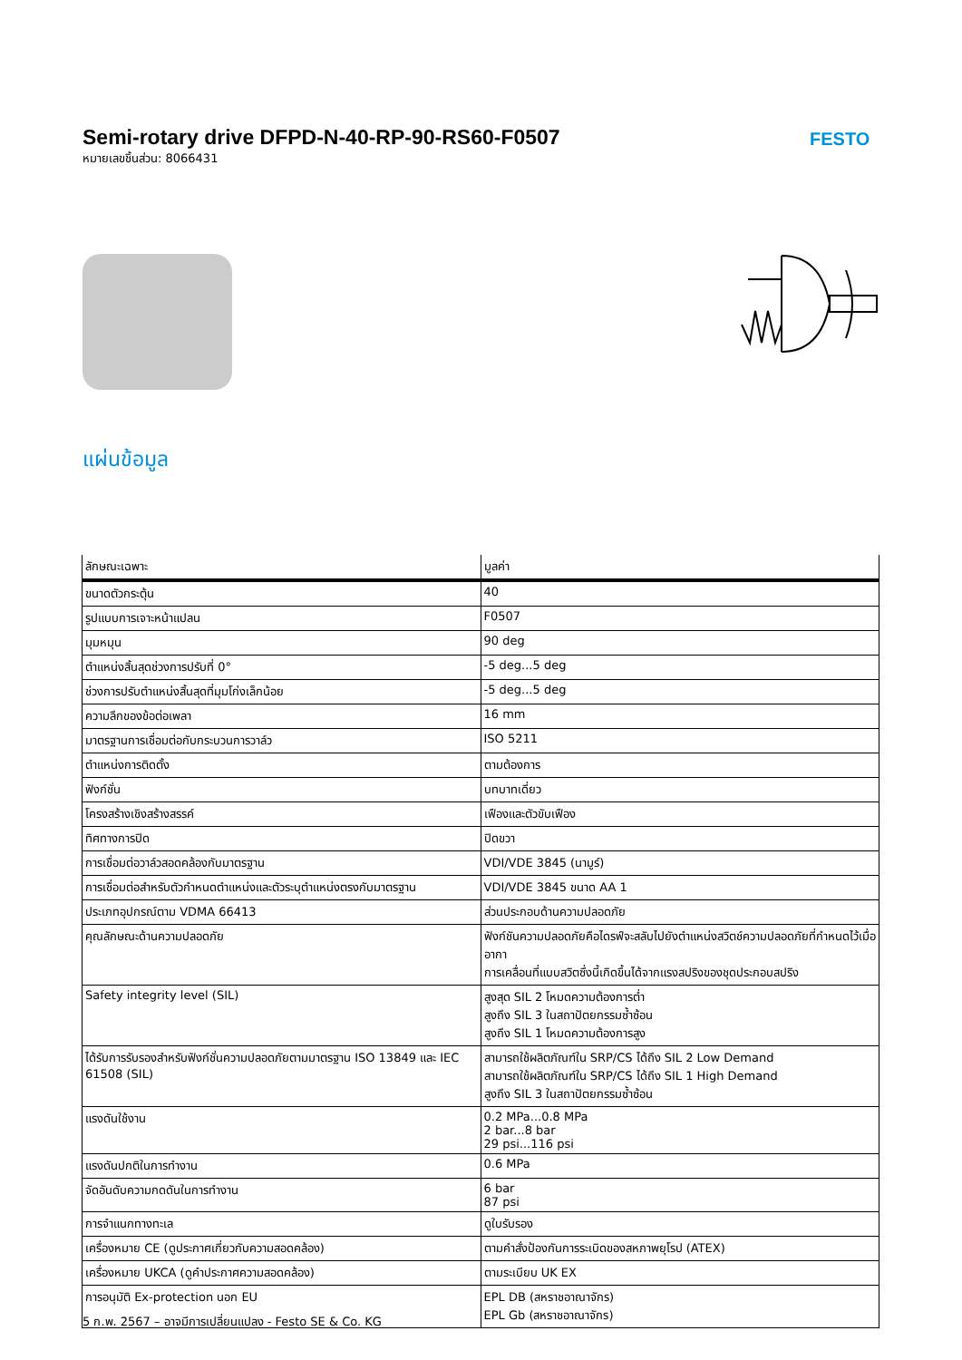Semi-rotary drive DFPD-N-40-RP-90-RS60-F0507
หมายเลขชิ้นส่วน: 8066431
FESTO
แผ่นข้อมูล
| ลักษณะเฉพาะ | มูลค่า |
| --- | --- |
| ขนาดตัวกระตุ้น | 40 |
| รูปแบบการเจาะหน้าแปลน | F0507 |
| มุมหมุน | 90 deg |
| ตำแหน่งสิ้นสุดช่วงการปรับที่ 0° | -5 deg...5 deg |
| ช่วงการปรับตำแหน่งสิ้นสุดที่มุมโก่งเล็กน้อย | -5 deg...5 deg |
| ความลึกของข้อต่อเพลา | 16 mm |
| มาตรฐานการเชื่อมต่อกับกระบวนการวาล์ว | ISO 5211 |
| ตำแหน่งการติดตั้ง | ตามต้องการ |
| ฟังก์ชั่น | บทบาทเดี่ยว |
| โครงสร้างเชิงสร้างสรรค์ | เฟืองและตัวขับเฟือง |
| ทิศทางการปิด | ปิดขวา |
| การเชื่อมต่อวาล์วสอดคล้องกับมาตรฐาน | VDI/VDE 3845 (นามูร์) |
| การเชื่อมต่อสำหรับตัวกำหนดตำแหน่งและตัวระบุตำแหน่งตรงกับมาตรฐาน | VDI/VDE 3845 ขนาด AA 1 |
| ประเภทอุปกรณ์ตาม VDMA 66413 | ส่วนประกอบด้านความปลอดภัย |
| คุณลักษณะด้านความปลอดภัย | ฟังก์ชันความปลอดภัยคือไดรฟ์จะสลับไปยังตำแหน่งสวิตช์ความปลอดภัยที่กำหนดไว้เมื่ออากา การเคลื่อนที่แบบสวิตซึ่งนี้เกิดขึ้นได้จากแรงสปริงของชุดประกอบสปริง |
| Safety integrity level (SIL) | สูงสุด SIL 2 โหมดความต้องการต่ำ สูงถึง SIL 3 ในสถาปัตยกรรมซ้ำซ้อน สูงถึง SIL 1 โหมดความต้องการสูง |
| ได้รับการรับรองสำหรับฟังก์ชั่นความปลอดภัยตามมาตรฐาน ISO 13849 และ IEC 61508 (SIL) | สามารถใช้ผลิตภัณฑ์ใน SRP/CS ได้ถึง SIL 2 Low Demand สามารถใช้ผลิตภัณฑ์ใน SRP/CS ได้ถึง SIL 1 High Demand สูงถึง SIL 3 ในสถาปัตยกรรมซ้ำซ้อน |
| แรงดันใช้งาน | 0.2 MPa...0.8 MPa 2 bar...8 bar 29 psi...116 psi |
| แรงดันปกติในการทำงาน | 0.6 MPa |
| จัดอันดับความกดดันในการทำงาน | 6 bar 87 psi |
| การจำแนกทางทะเล | ดูใบรับรอง |
| เครื่องหมาย CE (ดูประกาศเกี่ยวกับความสอดคล้อง) | ตามคำสั่งป้องกันการระเบิดของสหภาพยุโรป (ATEX) |
| เครื่องหมาย UKCA (ดูคำประกาศความสอดคล้อง) | ตามระเบียบ UK EX |
| การอนุมัติ Ex-protection นอก EU | EPL DB (สหราชอาณาจักร) EPL Gb (สหราชอาณาจักร) |
5 ก.พ. 2567 – อาจมีการเปลี่ยนแปลง - Festo SE & Co. KG